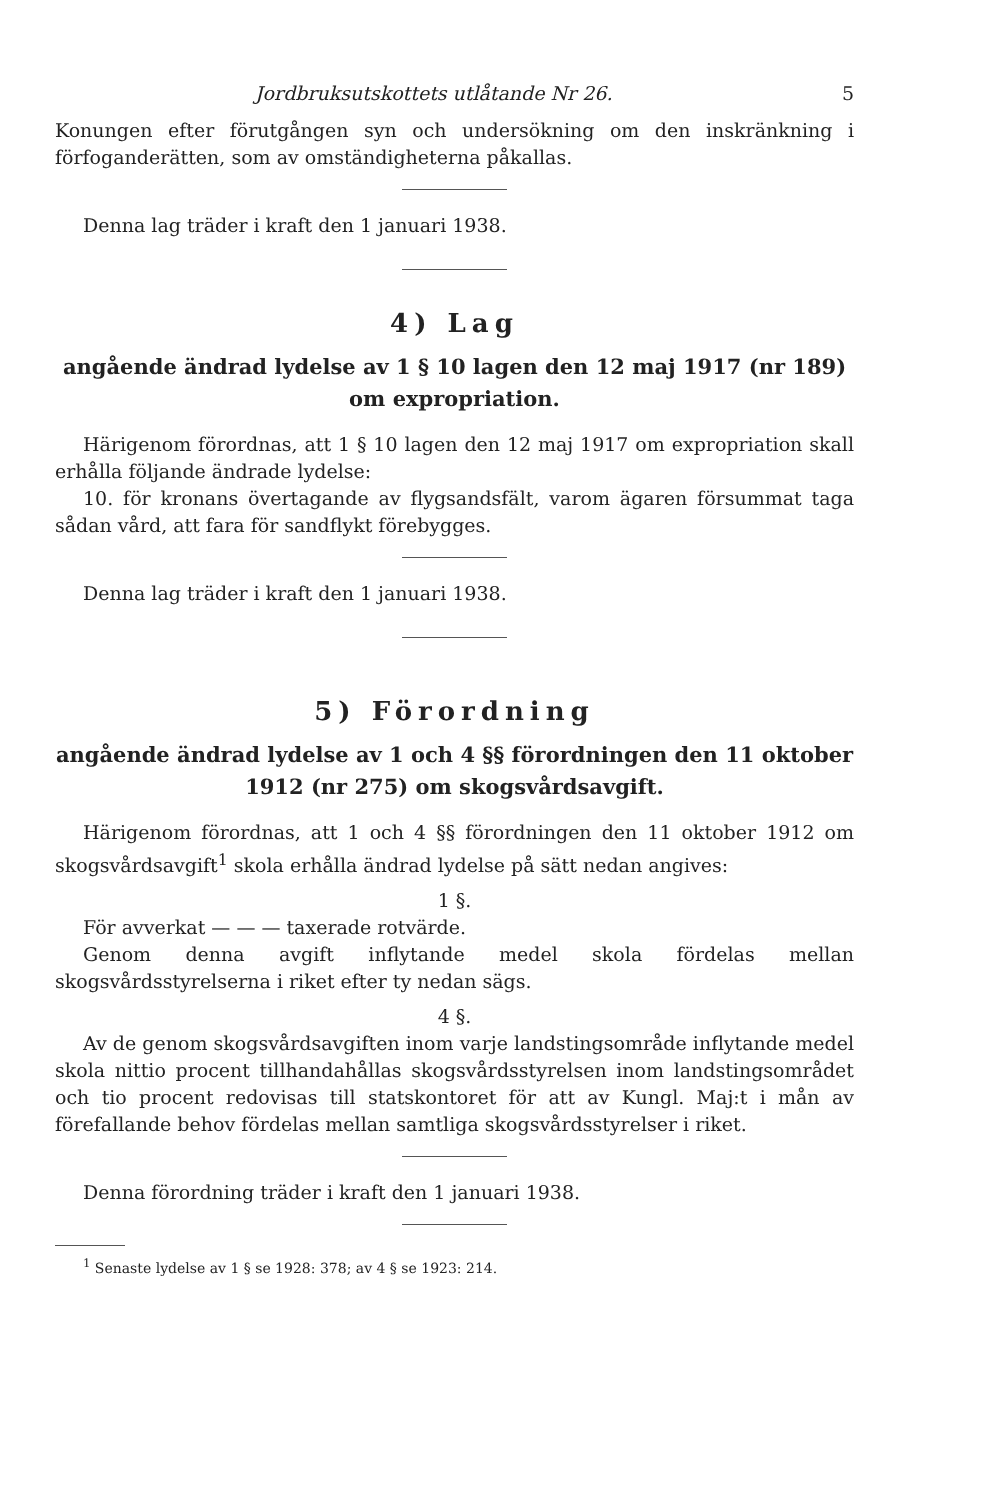Jordbruksutskottets utlåtande Nr 26. 5
Konungen efter förutgången syn och undersökning om den inskränkning i förfoganderätten, som av omständigheterna påkallas.
Denna lag träder i kraft den 1 januari 1938.
4) Lag
angående ändrad lydelse av 1 § 10 lagen den 12 maj 1917 (nr 189) om expropriation.
Härigenom förordnas, att 1 § 10 lagen den 12 maj 1917 om expropriation skall erhålla följande ändrade lydelse:
10. för kronans övertagande av flygsandsfält, varom ägaren försummat taga sådan vård, att fara för sandflykt förebygges.
Denna lag träder i kraft den 1 januari 1938.
5) Förordning
angående ändrad lydelse av 1 och 4 §§ förordningen den 11 oktober 1912 (nr 275) om skogsvårdsavgift.
Härigenom förordnas, att 1 och 4 §§ förordningen den 11 oktober 1912 om skogsvårdsavgift<sup>1</sup> skola erhålla ändrad lydelse på sätt nedan angives:
1 §.
För avverkat — — — taxerade rotvärde.
Genom denna avgift inflytande medel skola fördelas mellan skogsvårdsstyrelserna i riket efter ty nedan sägs.
4 §.
Av de genom skogsvårdsavgiften inom varje landstingsområde inflytande medel skola nittio procent tillhandahållas skogsvårdsstyrelsen inom landstingsområdet och tio procent redovisas till statskontoret för att av Kungl. Maj:t i mån av förefallande behov fördelas mellan samtliga skogsvårdsstyrelser i riket.
Denna förordning träder i kraft den 1 januari 1938.
<sup>1</sup> Senaste lydelse av 1 § se 1928: 378; av 4 § se 1923: 214.